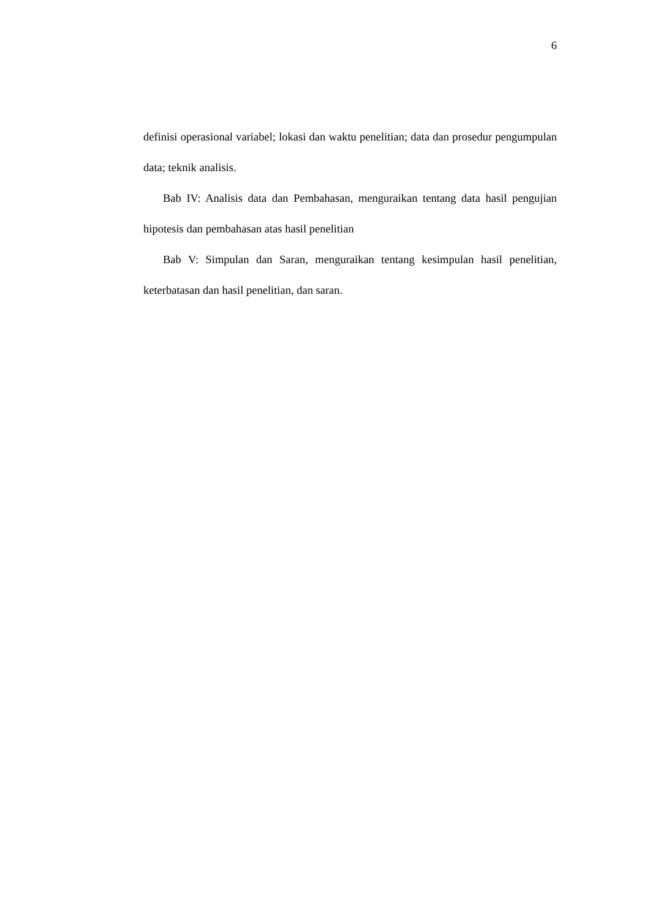6
definisi operasional variabel; lokasi dan waktu penelitian; data dan prosedur pengumpulan data; teknik analisis.
Bab IV: Analisis data dan Pembahasan, menguraikan tentang data hasil pengujian hipotesis dan pembahasan atas hasil penelitian
Bab V: Simpulan dan Saran, menguraikan tentang kesimpulan hasil penelitian, keterbatasan dan hasil penelitian, dan saran.